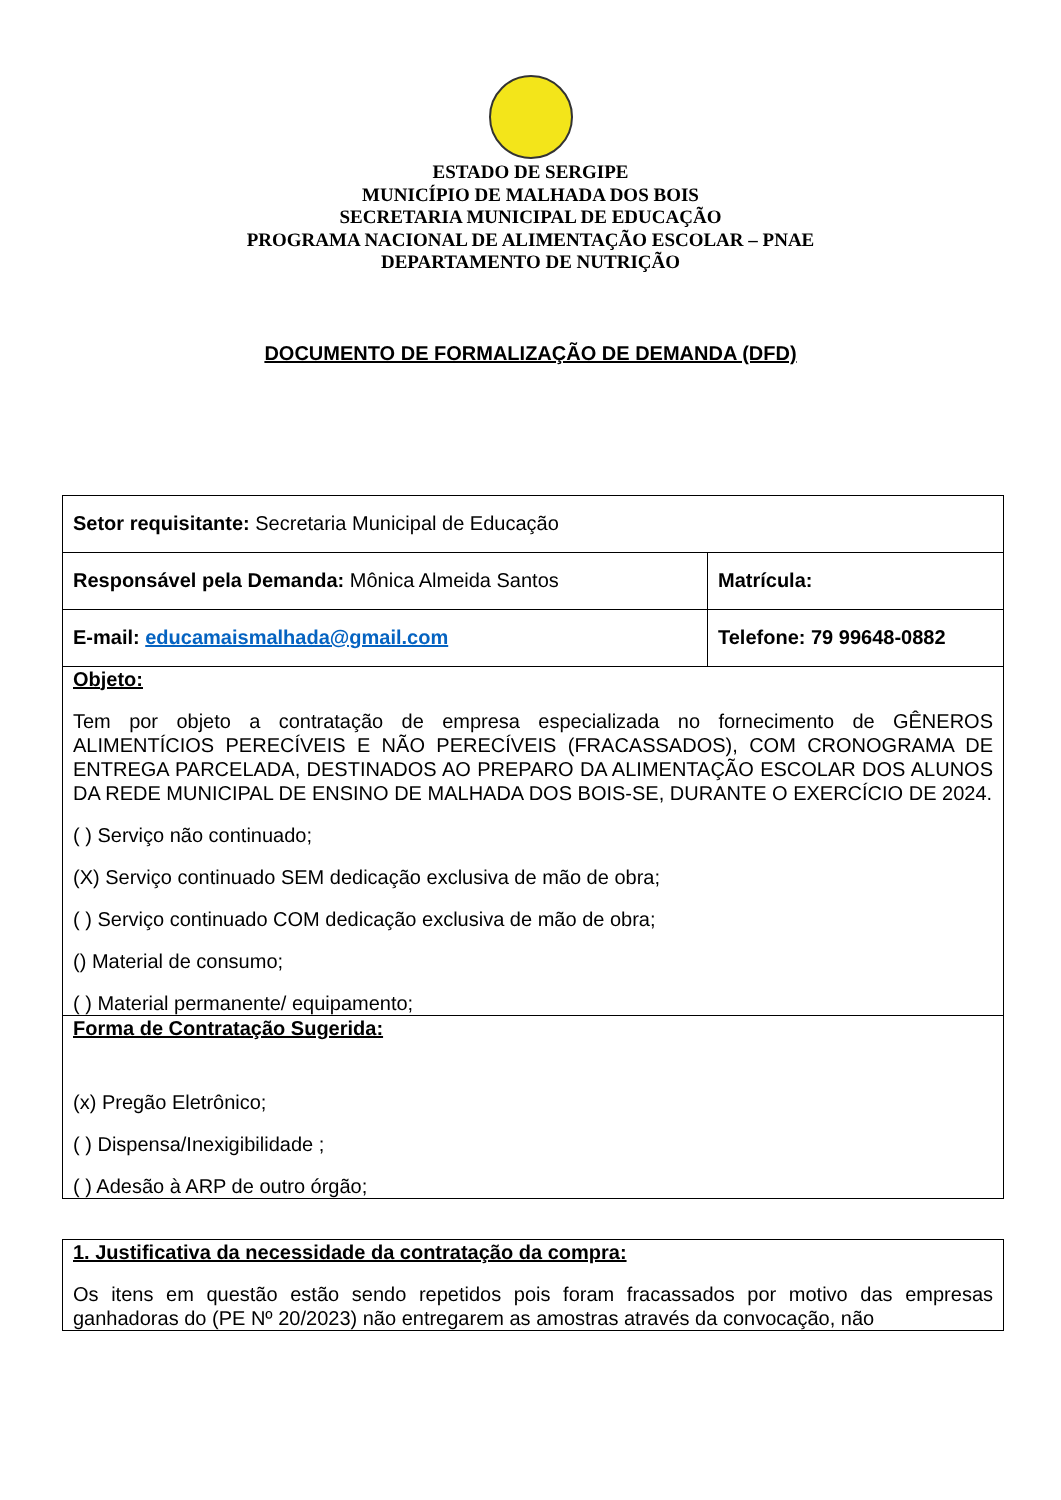ESTADO DE SERGIPE
MUNICÍPIO DE MALHADA DOS BOIS
SECRETARIA MUNICIPAL DE EDUCAÇÃO
PROGRAMA NACIONAL DE ALIMENTAÇÃO ESCOLAR – PNAE
DEPARTAMENTO DE NUTRIÇÃO
DOCUMENTO DE FORMALIZAÇÃO DE DEMANDA (DFD)
| Setor requisitante: Secretaria Municipal de Educação | |
| Responsável pela Demanda: Mônica Almeida Santos | Matrícula: |
| E-mail: educamaismalhada@gmail.com | Telefone: 79 99648-0882 |
| Objeto: Tem por objeto a contratação de empresa especializada no fornecimento de GÊNEROS ALIMENTÍCIOS PERECÍVEIS E NÃO PERECÍVEIS (FRACASSADOS), COM CRONOGRAMA DE ENTREGA PARCELADA, DESTINADOS AO PREPARO DA ALIMENTAÇÃO ESCOLAR DOS ALUNOS DA REDE MUNICIPAL DE ENSINO DE MALHADA DOS BOIS-SE, DURANTE O EXERCÍCIO DE 2024. ( ) Serviço não continuado; (X) Serviço continuado SEM dedicação exclusiva de mão de obra; ( ) Serviço continuado COM dedicação exclusiva de mão de obra; () Material de consumo; ( ) Material permanente/ equipamento; | |
| Forma de Contratação Sugerida: (x) Pregão Eletrônico; ( ) Dispensa/Inexigibilidade ; ( ) Adesão à ARP de outro órgão; | |
| 1. Justificativa da necessidade da contratação da compra: Os itens em questão estão sendo repetidos pois foram fracassados por motivo das empresas ganhadoras do (PE Nº 20/2023) não entregarem as amostras através da convocação, não |